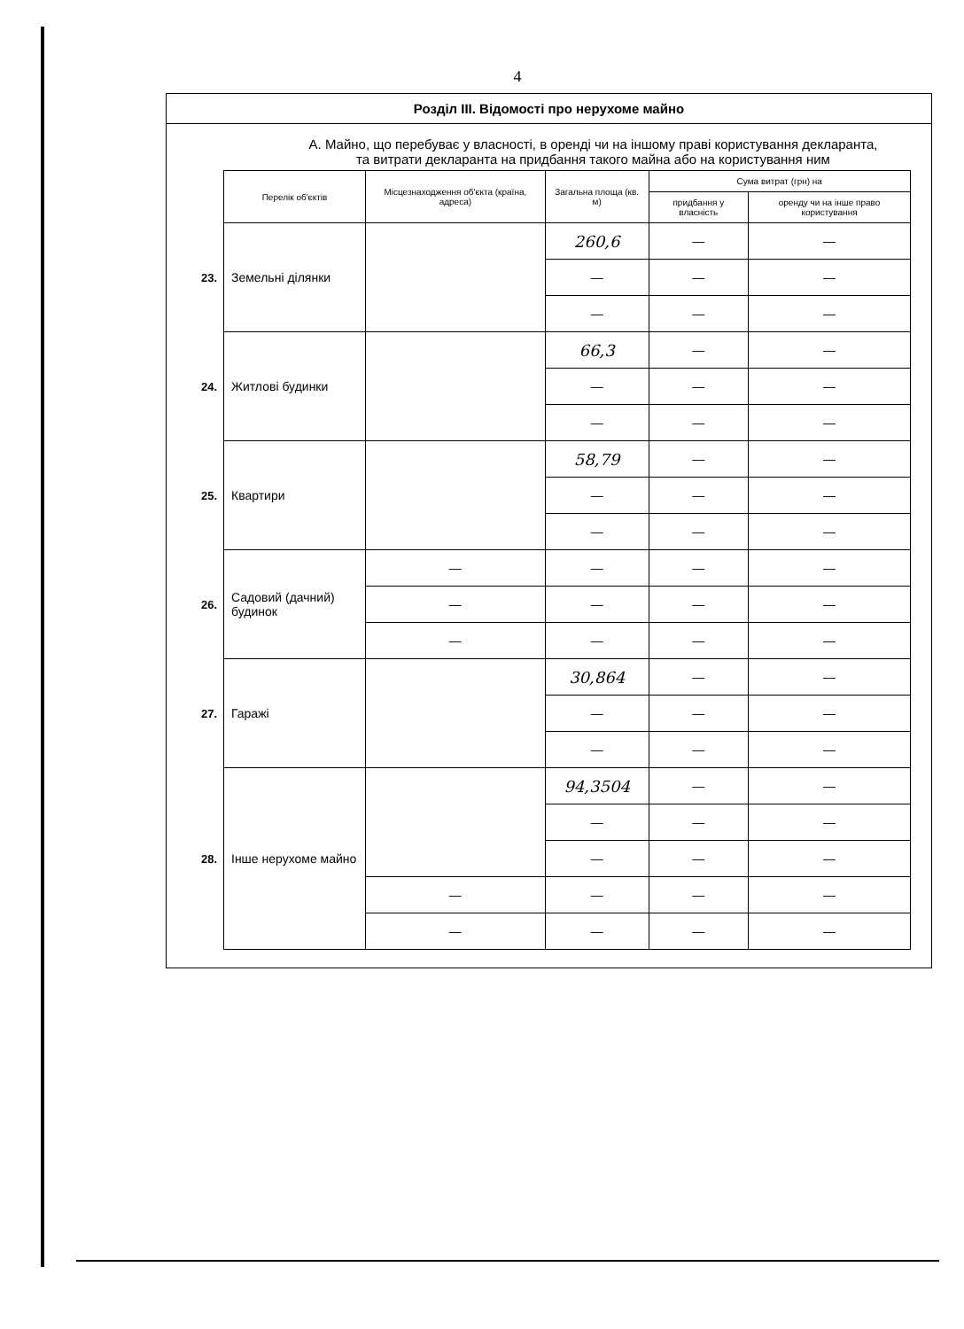4
Розділ III. Відомості про нерухоме майно
А. Майно, що перебуває у власності, в оренді чи на іншому праві користування декларанта,
та витрати декларанта на придбання такого майна або на користування ним
| | Перелік об'єктів | Місцезнаходження об'єкта (країна, адреса) | Загальна площа (кв. м) | Сума витрат (грн) на | |
| | | | | придбання у власність | оренду чи на інше право користування |
| 23. | Земельні ділянки | | 260,6 | — | — |
| | | | — | — | — |
| | | | — | — | — |
| 24. | Житлові будинки | | 66,3 | — | — |
| | | | — | — | — |
| | | | — | — | — |
| 25. | Квартири | | 58,79 | — | — |
| | | | — | — | — |
| | | | — | — | — |
| 26. | Садовий (дачний) будинок | — | — | — | — |
| | | — | — | — | — |
| | | — | — | — | — |
| 27. | Гаражі | | 30,864 | — | — |
| | | | — | — | — |
| | | | — | — | — |
| 28. | Інше нерухоме майно | | 94,3504 | — | — |
| | | | — | — | — |
| | | | — | — | — |
| | | — | — | — | — |
| | | — | — | — | — |